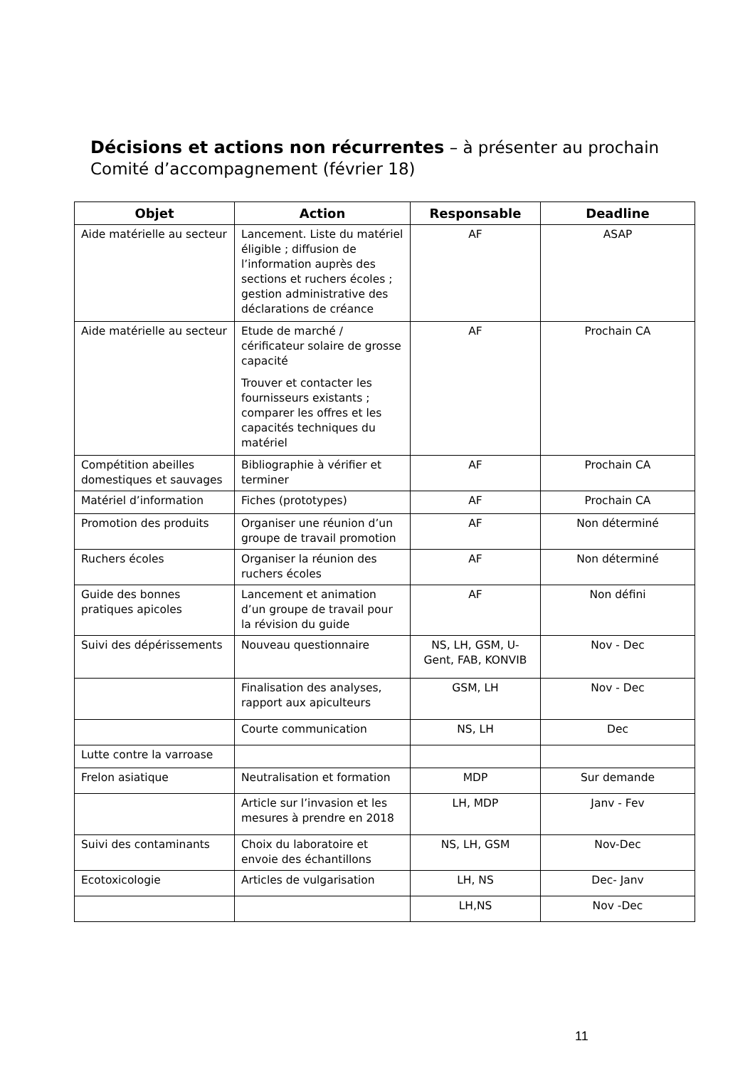Décisions et actions non récurrentes – à présenter au prochain Comité d’accompagnement (février 18)
| Objet | Action | Responsable | Deadline |
| --- | --- | --- | --- |
| Aide matérielle au secteur | Lancement. Liste du matériel éligible ; diffusion de l’information auprès des sections et ruchers écoles ; gestion administrative des déclarations de créance | AF | ASAP |
| Aide matérielle au secteur | Etude de marché / cérificateur solaire de grosse capacité Trouver et contacter les fournisseurs existants ; comparer les offres et les capacités techniques du matériel | AF | Prochain CA |
| Compétition abeilles domestiques et sauvages | Bibliographie à vérifier et terminer | AF | Prochain CA |
| Matériel d’information | Fiches (prototypes) | AF | Prochain CA |
| Promotion des produits | Organiser une réunion d’un groupe de travail promotion | AF | Non déterminé |
| Ruchers écoles | Organiser la réunion des ruchers écoles | AF | Non déterminé |
| Guide des bonnes pratiques apicoles | Lancement et animation d’un groupe de travail pour la révision du guide | AF | Non défini |
| Suivi des dépérissements | Nouveau questionnaire | NS, LH, GSM, U-Gent, FAB, KONVIB | Nov - Dec |
| | Finalisation des analyses, rapport aux apiculteurs | GSM, LH | Nov - Dec |
| | Courte communication | NS, LH | Dec |
| Lutte contre la varroase | | | |
| Frelon asiatique | Neutralisation et formation | MDP | Sur demande |
| | Article sur l’invasion et les mesures à prendre en 2018 | LH, MDP | Janv - Fev |
| Suivi des contaminants | Choix du laboratoire et envoie des échantillons | NS, LH, GSM | Nov-Dec |
| Ecotoxicologie | Articles de vulgarisation | LH, NS | Dec- Janv |
| | | LH,NS | Nov -Dec |
11